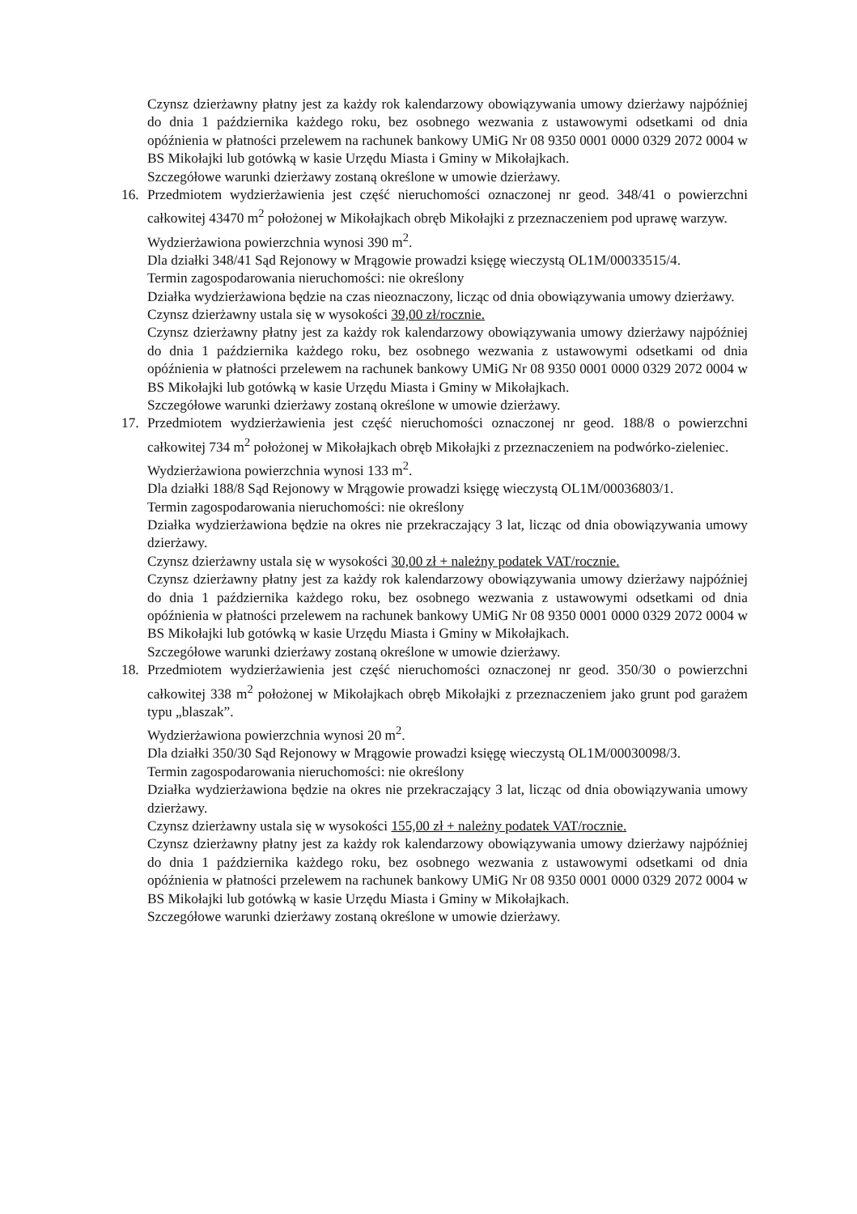Czynsz dzierżawny płatny jest za każdy rok kalendarzowy obowiązywania umowy dzierżawy najpóźniej do dnia 1 października każdego roku, bez osobnego wezwania z ustawowymi odsetkami od dnia opóźnienia w płatności przelewem na rachunek bankowy UMiG Nr 08 9350 0001 0000 0329 2072 0004 w BS Mikołajki lub gotówką w kasie Urzędu Miasta i Gminy w Mikołajkach.
Szczegółowe warunki dzierżawy zostaną określone w umowie dzierżawy.
16. Przedmiotem wydzierżawienia jest część nieruchomości oznaczonej nr geod. 348/41 o powierzchni całkowitej 43470 m<sup>2</sup> położonej w Mikołajkach obręb Mikołajki z przeznaczeniem pod uprawę warzyw.
Wydzierżawiona powierzchnia wynosi 390 m<sup>2</sup>.
Dla działki 348/41 Sąd Rejonowy w Mrągowie prowadzi księgę wieczystą OL1M/00033515/4.
Termin zagospodarowania nieruchomości: nie określony
Działka wydzierżawiona będzie na czas nieoznaczony, licząc od dnia obowiązywania umowy dzierżawy.
Czynsz dzierżawny ustala się w wysokości 39,00 zł/rocznie.
Czynsz dzierżawny płatny jest za każdy rok kalendarzowy obowiązywania umowy dzierżawy najpóźniej do dnia 1 października każdego roku, bez osobnego wezwania z ustawowymi odsetkami od dnia opóźnienia w płatności przelewem na rachunek bankowy UMiG Nr 08 9350 0001 0000 0329 2072 0004 w BS Mikołajki lub gotówką w kasie Urzędu Miasta i Gminy w Mikołajkach.
Szczegółowe warunki dzierżawy zostaną określone w umowie dzierżawy.
17. Przedmiotem wydzierżawienia jest część nieruchomości oznaczonej nr geod. 188/8 o powierzchni całkowitej 734 m<sup>2</sup> położonej w Mikołajkach obręb Mikołajki z przeznaczeniem na podwórko-zieleniec.
Wydzierżawiona powierzchnia wynosi 133 m<sup>2</sup>.
Dla działki 188/8 Sąd Rejonowy w Mrągowie prowadzi księgę wieczystą OL1M/00036803/1.
Termin zagospodarowania nieruchomości: nie określony
Działka wydzierżawiona będzie na okres nie przekraczający 3 lat, licząc od dnia obowiązywania umowy dzierżawy.
Czynsz dzierżawny ustala się w wysokości 30,00 zł + należny podatek VAT/rocznie.
Czynsz dzierżawny płatny jest za każdy rok kalendarzowy obowiązywania umowy dzierżawy najpóźniej do dnia 1 października każdego roku, bez osobnego wezwania z ustawowymi odsetkami od dnia opóźnienia w płatności przelewem na rachunek bankowy UMiG Nr 08 9350 0001 0000 0329 2072 0004 w BS Mikołajki lub gotówką w kasie Urzędu Miasta i Gminy w Mikołajkach.
Szczegółowe warunki dzierżawy zostaną określone w umowie dzierżawy.
18. Przedmiotem wydzierżawienia jest część nieruchomości oznaczonej nr geod. 350/30 o powierzchni całkowitej 338 m<sup>2</sup> położonej w Mikołajkach obręb Mikołajki z przeznaczeniem jako grunt pod garażem typu „blaszak”.
Wydzierżawiona powierzchnia wynosi 20 m<sup>2</sup>.
Dla działki 350/30 Sąd Rejonowy w Mrągowie prowadzi księgę wieczystą OL1M/00030098/3.
Termin zagospodarowania nieruchomości: nie określony
Działka wydzierżawiona będzie na okres nie przekraczający 3 lat, licząc od dnia obowiązywania umowy dzierżawy.
Czynsz dzierżawny ustala się w wysokości 155,00 zł + należny podatek VAT/rocznie.
Czynsz dzierżawny płatny jest za każdy rok kalendarzowy obowiązywania umowy dzierżawy najpóźniej do dnia 1 października każdego roku, bez osobnego wezwania z ustawowymi odsetkami od dnia opóźnienia w płatności przelewem na rachunek bankowy UMiG Nr 08 9350 0001 0000 0329 2072 0004 w BS Mikołajki lub gotówką w kasie Urzędu Miasta i Gminy w Mikołajkach.
Szczegółowe warunki dzierżawy zostaną określone w umowie dzierżawy.